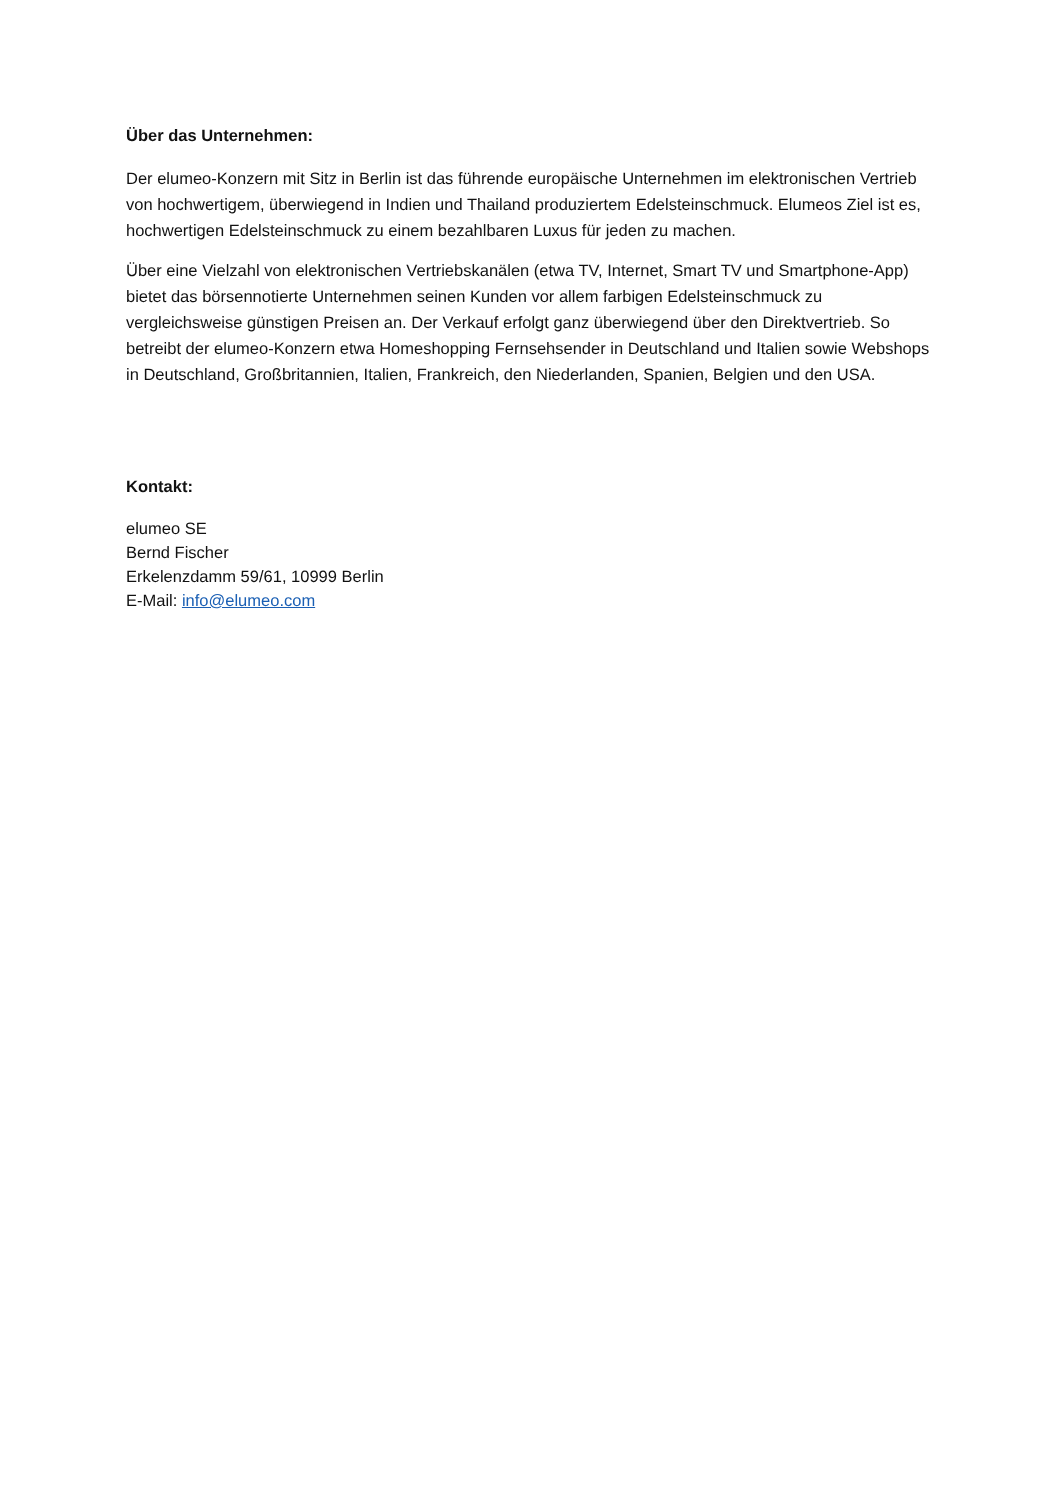Über das Unternehmen:
Der elumeo-Konzern mit Sitz in Berlin ist das führende europäische Unternehmen im elektronischen Vertrieb von hochwertigem, überwiegend in Indien und Thailand produziertem Edelsteinschmuck. Elumeos Ziel ist es, hochwertigen Edelsteinschmuck zu einem bezahlbaren Luxus für jeden zu machen.
Über eine Vielzahl von elektronischen Vertriebskanälen (etwa TV, Internet, Smart TV und Smartphone-App) bietet das börsennotierte Unternehmen seinen Kunden vor allem farbigen Edelsteinschmuck zu vergleichsweise günstigen Preisen an. Der Verkauf erfolgt ganz überwiegend über den Direktvertrieb. So betreibt der elumeo-Konzern etwa Homeshopping Fernsehsender in Deutschland und Italien sowie Webshops in Deutschland, Großbritannien, Italien, Frankreich, den Niederlanden, Spanien, Belgien und den USA.
Kontakt:
elumeo SE
Bernd Fischer
Erkelenzdamm 59/61, 10999 Berlin
E-Mail: info@elumeo.com